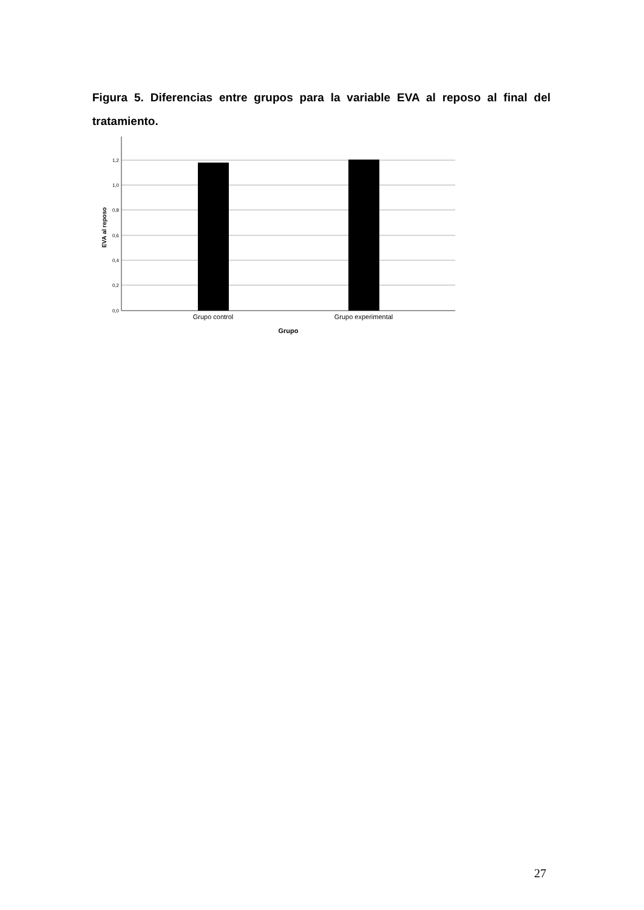Figura 5. Diferencias entre grupos para la variable EVA al reposo al final del tratamiento.
1,2
1,0
0,8
0,6
0,4
0,2
0,0
Grupo control
Grupo experimental
Grupo
EVA al reposo
27